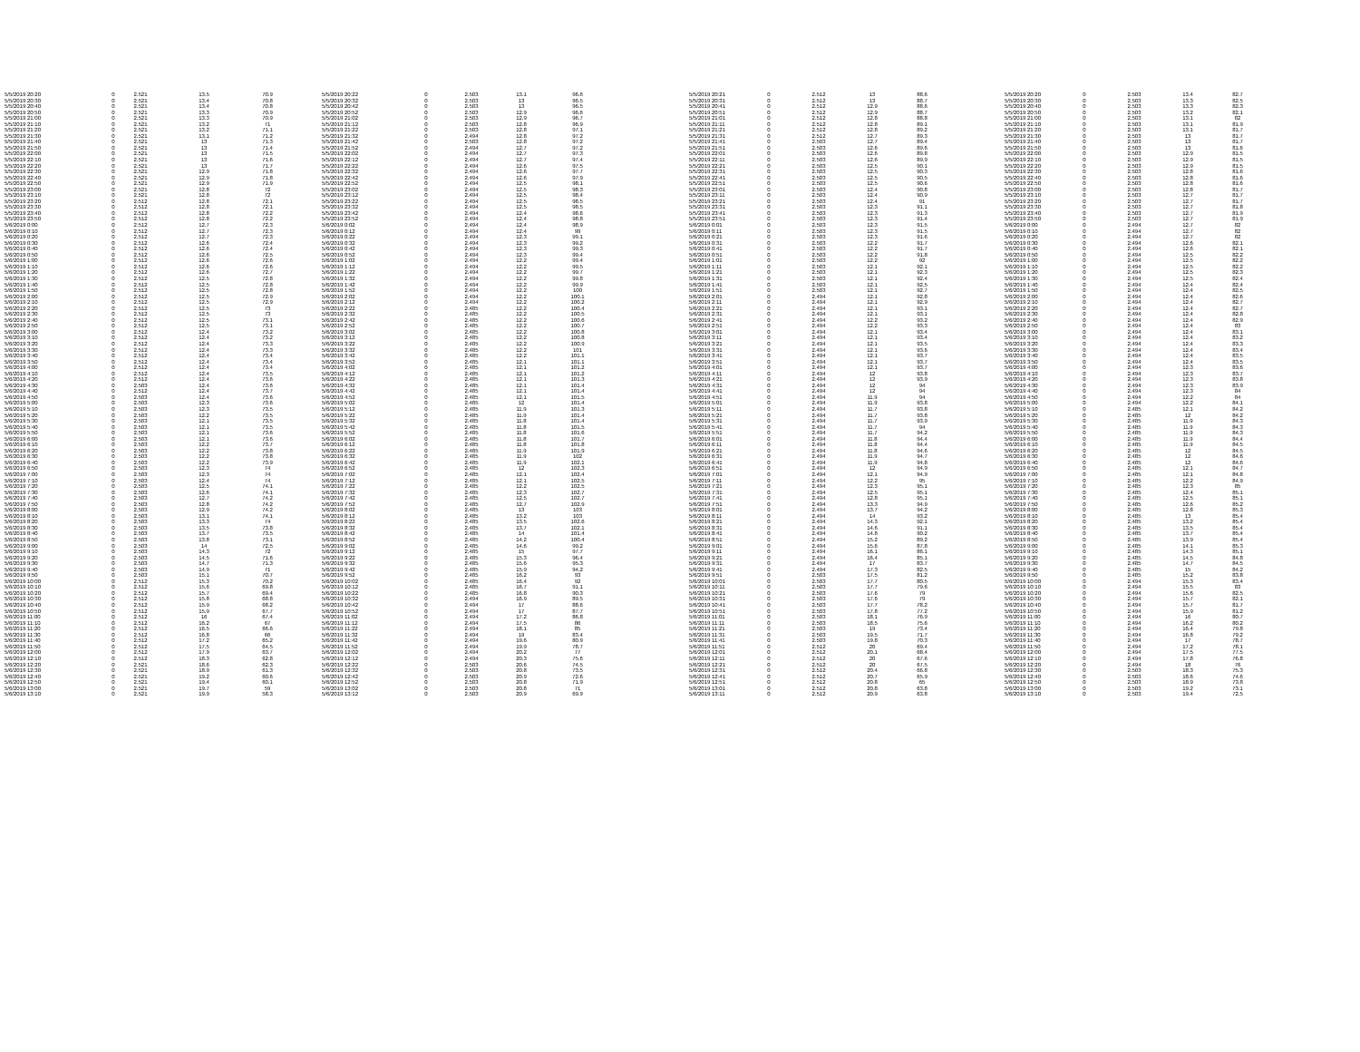| 5/5/2019 20:20 | 0 | 2.521 | 13.5 | 70.9 | 5/5/2019 20:22 | 0 | 2.503 | 13.1 | 96.6 | 5/5/2019 20:21 | 0 | 2.512 | 13 | 88.6 | 5/5/2019 20:20 | 0 | 2.503 | 13.4 | 82.7 |
| 5/5/2019 20:30 | 0 | 2.521 | 13.4 | 70.8 | 5/5/2019 20:32 | 0 | 2.503 | 13 | 96.5 | 5/5/2019 20:31 | 0 | 2.512 | 13 | 88.7 | 5/5/2019 20:30 | 0 | 2.503 | 13.3 | 82.5 |
| 5/5/2019 20:40 | 0 | 2.521 | 13.4 | 70.8 | 5/5/2019 20:42 | 0 | 2.503 | 13 | 96.5 | 5/5/2019 20:41 | 0 | 2.512 | 12.9 | 88.6 | 5/5/2019 20:40 | 0 | 2.503 | 13.3 | 82.3 |
| 5/5/2019 20:50 | 0 | 2.521 | 13.3 | 70.9 | 5/5/2019 20:52 | 0 | 2.503 | 12.9 | 96.6 | 5/5/2019 20:51 | 0 | 2.512 | 12.9 | 88.7 | 5/5/2019 20:50 | 0 | 2.503 | 13.2 | 82.1 |
| 5/5/2019 21:00 | 0 | 2.521 | 13.3 | 70.9 | 5/5/2019 21:02 | 0 | 2.503 | 12.9 | 96.7 | 5/5/2019 21:01 | 0 | 2.512 | 12.8 | 88.8 | 5/5/2019 21:00 | 0 | 2.503 | 13.1 | 82 |
| 5/5/2019 21:10 | 0 | 2.521 | 13.2 | 71 | 5/5/2019 21:12 | 0 | 2.503 | 12.8 | 96.9 | 5/5/2019 21:11 | 0 | 2.512 | 12.8 | 89.1 | 5/5/2019 21:10 | 0 | 2.503 | 13.1 | 81.9 |
| 5/5/2019 21:20 | 0 | 2.521 | 13.2 | 71.1 | 5/5/2019 21:22 | 0 | 2.503 | 12.8 | 97.1 | 5/5/2019 21:21 | 0 | 2.512 | 12.8 | 89.2 | 5/5/2019 21:20 | 0 | 2.503 | 13.1 | 81.7 |
| 5/5/2019 21:30 | 0 | 2.521 | 13.1 | 71.2 | 5/5/2019 21:32 | 0 | 2.494 | 12.8 | 97.2 | 5/5/2019 21:31 | 0 | 2.512 | 12.7 | 89.3 | 5/5/2019 21:30 | 0 | 2.503 | 13 | 81.7 |
| 5/5/2019 21:40 | 0 | 2.521 | 13 | 71.3 | 5/5/2019 21:42 | 0 | 2.503 | 12.8 | 97.2 | 5/5/2019 21:41 | 0 | 2.503 | 12.7 | 89.4 | 5/5/2019 21:40 | 0 | 2.503 | 13 | 81.7 |
| 5/5/2019 21:50 | 0 | 2.521 | 13 | 71.4 | 5/5/2019 21:52 | 0 | 2.494 | 12.7 | 97.2 | 5/5/2019 21:51 | 0 | 2.503 | 12.6 | 89.6 | 5/5/2019 21:50 | 0 | 2.503 | 13 | 81.6 |
| 5/5/2019 22:00 | 0 | 2.521 | 13 | 71.5 | 5/5/2019 22:02 | 0 | 2.494 | 12.7 | 97.3 | 5/5/2019 22:01 | 0 | 2.503 | 12.6 | 89.8 | 5/5/2019 22:00 | 0 | 2.503 | 12.9 | 81.5 |
| 5/5/2019 22:10 | 0 | 2.521 | 13 | 71.6 | 5/5/2019 22:12 | 0 | 2.494 | 12.7 | 97.4 | 5/5/2019 22:11 | 0 | 2.503 | 12.6 | 89.9 | 5/5/2019 22:10 | 0 | 2.503 | 12.9 | 81.5 |
| 5/5/2019 22:20 | 0 | 2.521 | 13 | 71.7 | 5/5/2019 22:22 | 0 | 2.494 | 12.6 | 97.5 | 5/5/2019 22:21 | 0 | 2.503 | 12.5 | 90.1 | 5/5/2019 22:20 | 0 | 2.503 | 12.9 | 81.5 |
| 5/5/2019 22:30 | 0 | 2.521 | 12.9 | 71.8 | 5/5/2019 22:32 | 0 | 2.494 | 12.6 | 97.7 | 5/5/2019 22:31 | 0 | 2.503 | 12.5 | 90.3 | 5/5/2019 22:30 | 0 | 2.503 | 12.8 | 81.6 |
| 5/5/2019 22:40 | 0 | 2.521 | 12.9 | 71.8 | 5/5/2019 22:42 | 0 | 2.494 | 12.6 | 97.9 | 5/5/2019 22:41 | 0 | 2.503 | 12.5 | 90.5 | 5/5/2019 22:40 | 0 | 2.503 | 12.8 | 81.6 |
| 5/5/2019 22:50 | 0 | 2.521 | 12.9 | 71.9 | 5/5/2019 22:52 | 0 | 2.494 | 12.5 | 98.1 | 5/5/2019 22:51 | 0 | 2.503 | 12.5 | 90.6 | 5/5/2019 22:50 | 0 | 2.503 | 12.8 | 81.6 |
| 5/5/2019 23:00 | 0 | 2.521 | 12.8 | 72 | 5/5/2019 23:02 | 0 | 2.494 | 12.5 | 98.3 | 5/5/2019 23:01 | 0 | 2.503 | 12.4 | 90.8 | 5/5/2019 23:00 | 0 | 2.503 | 12.8 | 81.7 |
| 5/5/2019 23:10 | 0 | 2.521 | 12.8 | 72 | 5/5/2019 23:12 | 0 | 2.494 | 12.5 | 98.4 | 5/5/2019 23:11 | 0 | 2.503 | 12.4 | 90.9 | 5/5/2019 23:10 | 0 | 2.503 | 12.7 | 81.7 |
| 5/5/2019 23:20 | 0 | 2.512 | 12.8 | 72.1 | 5/5/2019 23:22 | 0 | 2.494 | 12.5 | 98.5 | 5/5/2019 23:21 | 0 | 2.503 | 12.4 | 91 | 5/5/2019 23:20 | 0 | 2.503 | 12.7 | 81.7 |
| 5/5/2019 23:30 | 0 | 2.512 | 12.8 | 72.1 | 5/5/2019 23:32 | 0 | 2.494 | 12.5 | 98.5 | 5/5/2019 23:31 | 0 | 2.503 | 12.3 | 91.1 | 5/5/2019 23:30 | 0 | 2.503 | 12.7 | 81.8 |
| 5/5/2019 23:40 | 0 | 2.512 | 12.8 | 72.2 | 5/5/2019 23:42 | 0 | 2.494 | 12.4 | 98.6 | 5/5/2019 23:41 | 0 | 2.503 | 12.3 | 91.3 | 5/5/2019 23:40 | 0 | 2.503 | 12.7 | 81.9 |
| 5/5/2019 23:50 | 0 | 2.512 | 12.8 | 72.2 | 5/5/2019 23:52 | 0 | 2.494 | 12.4 | 98.8 | 5/5/2019 23:51 | 0 | 2.503 | 12.3 | 91.4 | 5/5/2019 23:50 | 0 | 2.503 | 12.7 | 81.9 |
| 5/6/2019 0:00 | 0 | 2.512 | 12.7 | 72.3 | 5/6/2019 0:02 | 0 | 2.494 | 12.4 | 98.9 | 5/6/2019 0:01 | 0 | 2.503 | 12.3 | 91.5 | 5/6/2019 0:00 | 0 | 2.494 | 12.7 | 82 |
| 5/6/2019 0:10 | 0 | 2.512 | 12.7 | 72.3 | 5/6/2019 0:12 | 0 | 2.494 | 12.4 | 99 | 5/6/2019 0:11 | 0 | 2.503 | 12.3 | 91.5 | 5/6/2019 0:10 | 0 | 2.494 | 12.7 | 82 |
| 5/6/2019 0:20 | 0 | 2.512 | 12.7 | 72.3 | 5/6/2019 0:22 | 0 | 2.494 | 12.3 | 99.1 | 5/6/2019 0:21 | 0 | 2.503 | 12.3 | 91.6 | 5/6/2019 0:20 | 0 | 2.494 | 12.7 | 82 |
| 5/6/2019 0:30 | 0 | 2.512 | 12.6 | 72.4 | 5/6/2019 0:32 | 0 | 2.494 | 12.3 | 99.2 | 5/6/2019 0:31 | 0 | 2.503 | 12.2 | 91.7 | 5/6/2019 0:30 | 0 | 2.494 | 12.6 | 82.1 |
| 5/6/2019 0:40 | 0 | 2.512 | 12.6 | 72.4 | 5/6/2019 0:42 | 0 | 2.494 | 12.3 | 99.3 | 5/6/2019 0:41 | 0 | 2.503 | 12.2 | 91.7 | 5/6/2019 0:40 | 0 | 2.494 | 12.6 | 82.1 |
| 5/6/2019 0:50 | 0 | 2.512 | 12.6 | 72.5 | 5/6/2019 0:52 | 0 | 2.494 | 12.3 | 99.4 | 5/6/2019 0:51 | 0 | 2.503 | 12.2 | 91.8 | 5/6/2019 0:50 | 0 | 2.494 | 12.5 | 82.2 |
| 5/6/2019 1:00 | 0 | 2.512 | 12.6 | 72.6 | 5/6/2019 1:02 | 0 | 2.494 | 12.2 | 99.4 | 5/6/2019 1:01 | 0 | 2.503 | 12.2 | 92 | 5/6/2019 1:00 | 0 | 2.494 | 12.5 | 82.2 |
| 5/6/2019 1:10 | 0 | 2.512 | 12.6 | 72.6 | 5/6/2019 1:12 | 0 | 2.494 | 12.2 | 99.5 | 5/6/2019 1:11 | 0 | 2.503 | 12.1 | 92.1 | 5/6/2019 1:10 | 0 | 2.494 | 12.5 | 82.2 |
| 5/6/2019 1:20 | 0 | 2.512 | 12.6 | 72.7 | 5/6/2019 1:22 | 0 | 2.494 | 12.2 | 99.7 | 5/6/2019 1:21 | 0 | 2.503 | 12.1 | 92.3 | 5/6/2019 1:20 | 0 | 2.494 | 12.5 | 82.3 |
| 5/6/2019 1:30 | 0 | 2.512 | 12.5 | 72.8 | 5/6/2019 1:32 | 0 | 2.494 | 12.2 | 99.8 | 5/6/2019 1:31 | 0 | 2.503 | 12.1 | 92.4 | 5/6/2019 1:30 | 0 | 2.494 | 12.5 | 82.4 |
| 5/6/2019 1:40 | 0 | 2.512 | 12.5 | 72.8 | 5/6/2019 1:42 | 0 | 2.494 | 12.2 | 99.9 | 5/6/2019 1:41 | 0 | 2.503 | 12.1 | 92.5 | 5/6/2019 1:40 | 0 | 2.494 | 12.4 | 82.4 |
| 5/6/2019 1:50 | 0 | 2.512 | 12.5 | 72.8 | 5/6/2019 1:52 | 0 | 2.494 | 12.2 | 100 | 5/6/2019 1:51 | 0 | 2.503 | 12.1 | 92.7 | 5/6/2019 1:50 | 0 | 2.494 | 12.4 | 82.5 |
| 5/6/2019 2:00 | 0 | 2.512 | 12.5 | 72.9 | 5/6/2019 2:02 | 0 | 2.494 | 12.2 | 100.1 | 5/6/2019 2:01 | 0 | 2.494 | 12.1 | 92.8 | 5/6/2019 2:00 | 0 | 2.494 | 12.4 | 82.6 |
| 5/6/2019 2:10 | 0 | 2.512 | 12.5 | 72.9 | 5/6/2019 2:12 | 0 | 2.494 | 12.2 | 100.2 | 5/6/2019 2:11 | 0 | 2.494 | 12.1 | 92.9 | 5/6/2019 2:10 | 0 | 2.494 | 12.4 | 82.7 |
| 5/6/2019 2:20 | 0 | 2.512 | 12.5 | 73 | 5/6/2019 2:22 | 0 | 2.485 | 12.2 | 100.4 | 5/6/2019 2:21 | 0 | 2.494 | 12.1 | 93.1 | 5/6/2019 2:20 | 0 | 2.494 | 12.4 | 82.7 |
| 5/6/2019 2:30 | 0 | 2.512 | 12.5 | 73 | 5/6/2019 2:32 | 0 | 2.485 | 12.2 | 100.5 | 5/6/2019 2:31 | 0 | 2.494 | 12.1 | 93.1 | 5/6/2019 2:30 | 0 | 2.494 | 12.4 | 82.8 |
| 5/6/2019 2:40 | 0 | 2.512 | 12.5 | 73.1 | 5/6/2019 2:42 | 0 | 2.485 | 12.2 | 100.6 | 5/6/2019 2:41 | 0 | 2.494 | 12.2 | 93.2 | 5/6/2019 2:40 | 0 | 2.494 | 12.4 | 82.9 |
| 5/6/2019 2:50 | 0 | 2.512 | 12.5 | 73.1 | 5/6/2019 2:52 | 0 | 2.485 | 12.2 | 100.7 | 5/6/2019 2:51 | 0 | 2.494 | 12.2 | 93.3 | 5/6/2019 2:50 | 0 | 2.494 | 12.4 | 83 |
| 5/6/2019 3:00 | 0 | 2.512 | 12.4 | 73.2 | 5/6/2019 3:02 | 0 | 2.485 | 12.2 | 100.8 | 5/6/2019 3:01 | 0 | 2.494 | 12.1 | 93.4 | 5/6/2019 3:00 | 0 | 2.494 | 12.4 | 83.1 |
| 5/6/2019 3:10 | 0 | 2.512 | 12.4 | 73.2 | 5/6/2019 3:12 | 0 | 2.485 | 12.2 | 100.8 | 5/6/2019 3:11 | 0 | 2.494 | 12.1 | 93.4 | 5/6/2019 3:10 | 0 | 2.494 | 12.4 | 83.2 |
| 5/6/2019 3:20 | 0 | 2.512 | 12.4 | 73.3 | 5/6/2019 3:22 | 0 | 2.485 | 12.2 | 100.9 | 5/6/2019 3:21 | 0 | 2.494 | 12.1 | 93.5 | 5/6/2019 3:20 | 0 | 2.494 | 12.4 | 83.3 |
| 5/6/2019 3:30 | 0 | 2.512 | 12.4 | 73.3 | 5/6/2019 3:32 | 0 | 2.485 | 12.2 | 101 | 5/6/2019 3:31 | 0 | 2.494 | 12.1 | 93.6 | 5/6/2019 3:30 | 0 | 2.494 | 12.4 | 83.4 |
| 5/6/2019 3:40 | 0 | 2.512 | 12.4 | 73.4 | 5/6/2019 3:42 | 0 | 2.485 | 12.2 | 101.1 | 5/6/2019 3:41 | 0 | 2.494 | 12.1 | 93.7 | 5/6/2019 3:40 | 0 | 2.494 | 12.4 | 83.5 |
| 5/6/2019 3:50 | 0 | 2.512 | 12.4 | 73.4 | 5/6/2019 3:52 | 0 | 2.485 | 12.1 | 101.1 | 5/6/2019 3:51 | 0 | 2.494 | 12.1 | 93.7 | 5/6/2019 3:50 | 0 | 2.494 | 12.4 | 83.5 |
| 5/6/2019 4:00 | 0 | 2.512 | 12.4 | 73.4 | 5/6/2019 4:02 | 0 | 2.485 | 12.1 | 101.2 | 5/6/2019 4:01 | 0 | 2.494 | 12.1 | 93.7 | 5/6/2019 4:00 | 0 | 2.494 | 12.3 | 83.6 |
| 5/6/2019 4:10 | 0 | 2.512 | 12.4 | 73.5 | 5/6/2019 4:12 | 0 | 2.485 | 12.1 | 101.2 | 5/6/2019 4:11 | 0 | 2.494 | 12 | 93.8 | 5/6/2019 4:10 | 0 | 2.494 | 12.3 | 83.7 |
| 5/6/2019 4:20 | 0 | 2.512 | 12.4 | 73.6 | 5/6/2019 4:22 | 0 | 2.485 | 12.1 | 101.3 | 5/6/2019 4:21 | 0 | 2.494 | 12 | 93.9 | 5/6/2019 4:20 | 0 | 2.494 | 12.3 | 83.8 |
| 5/6/2019 4:30 | 0 | 2.503 | 12.4 | 73.6 | 5/6/2019 4:32 | 0 | 2.485 | 12.1 | 101.4 | 5/6/2019 4:31 | 0 | 2.494 | 12 | 94 | 5/6/2019 4:30 | 0 | 2.494 | 12.3 | 83.9 |
| 5/6/2019 4:40 | 0 | 2.512 | 12.4 | 73.7 | 5/6/2019 4:42 | 0 | 2.485 | 12.1 | 101.4 | 5/6/2019 4:41 | 0 | 2.494 | 12 | 94 | 5/6/2019 4:40 | 0 | 2.494 | 12.3 | 84 |
| 5/6/2019 4:50 | 0 | 2.503 | 12.4 | 73.6 | 5/6/2019 4:52 | 0 | 2.485 | 12.1 | 101.5 | 5/6/2019 4:51 | 0 | 2.494 | 11.9 | 94 | 5/6/2019 4:50 | 0 | 2.494 | 12.2 | 84 |
| 5/6/2019 5:00 | 0 | 2.503 | 12.3 | 73.6 | 5/6/2019 5:02 | 0 | 2.485 | 12 | 101.4 | 5/6/2019 5:01 | 0 | 2.494 | 11.9 | 93.8 | 5/6/2019 5:00 | 0 | 2.494 | 12.2 | 84.1 |
| 5/6/2019 5:10 | 0 | 2.503 | 12.3 | 73.5 | 5/6/2019 5:12 | 0 | 2.485 | 11.9 | 101.3 | 5/6/2019 5:11 | 0 | 2.494 | 11.7 | 93.8 | 5/6/2019 5:10 | 0 | 2.485 | 12.1 | 84.2 |
| 5/6/2019 5:20 | 0 | 2.503 | 12.2 | 73.5 | 5/6/2019 5:22 | 0 | 2.485 | 11.9 | 101.4 | 5/6/2019 5:21 | 0 | 2.494 | 11.7 | 93.8 | 5/6/2019 5:20 | 0 | 2.485 | 12 | 84.2 |
| 5/6/2019 5:30 | 0 | 2.503 | 12.1 | 73.5 | 5/6/2019 5:32 | 0 | 2.485 | 11.8 | 101.4 | 5/6/2019 5:31 | 0 | 2.494 | 11.7 | 93.9 | 5/6/2019 5:30 | 0 | 2.485 | 11.9 | 84.3 |
| 5/6/2019 5:40 | 0 | 2.503 | 12.1 | 73.5 | 5/6/2019 5:42 | 0 | 2.485 | 11.8 | 101.5 | 5/6/2019 5:41 | 0 | 2.494 | 11.7 | 94 | 5/6/2019 5:40 | 0 | 2.485 | 11.9 | 84.3 |
| 5/6/2019 5:50 | 0 | 2.503 | 12.1 | 73.6 | 5/6/2019 5:52 | 0 | 2.485 | 11.8 | 101.6 | 5/6/2019 5:51 | 0 | 2.494 | 11.7 | 94.2 | 5/6/2019 5:50 | 0 | 2.485 | 11.9 | 84.3 |
| 5/6/2019 6:00 | 0 | 2.503 | 12.1 | 73.6 | 5/6/2019 6:02 | 0 | 2.485 | 11.8 | 101.7 | 5/6/2019 6:01 | 0 | 2.494 | 11.8 | 94.4 | 5/6/2019 6:00 | 0 | 2.485 | 11.9 | 84.4 |
| 5/6/2019 6:10 | 0 | 2.503 | 12.2 | 73.7 | 5/6/2019 6:12 | 0 | 2.485 | 11.8 | 101.8 | 5/6/2019 6:11 | 0 | 2.494 | 11.8 | 94.4 | 5/6/2019 6:10 | 0 | 2.485 | 11.9 | 84.5 |
| 5/6/2019 6:20 | 0 | 2.503 | 12.2 | 73.8 | 5/6/2019 6:22 | 0 | 2.485 | 11.9 | 101.9 | 5/6/2019 6:21 | 0 | 2.494 | 11.8 | 94.6 | 5/6/2019 6:20 | 0 | 2.485 | 12 | 84.5 |
| 5/6/2019 6:30 | 0 | 2.503 | 12.2 | 73.8 | 5/6/2019 6:32 | 0 | 2.485 | 11.9 | 102 | 5/6/2019 6:31 | 0 | 2.494 | 11.9 | 94.7 | 5/6/2019 6:30 | 0 | 2.485 | 12 | 84.6 |
| 5/6/2019 6:40 | 0 | 2.503 | 12.2 | 73.9 | 5/6/2019 6:42 | 0 | 2.485 | 11.9 | 102.1 | 5/6/2019 6:41 | 0 | 2.494 | 11.9 | 94.8 | 5/6/2019 6:40 | 0 | 2.485 | 12 | 84.6 |
| 5/6/2019 6:50 | 0 | 2.503 | 12.3 | 74 | 5/6/2019 6:52 | 0 | 2.485 | 12 | 102.3 | 5/6/2019 6:51 | 0 | 2.494 | 12 | 94.9 | 5/6/2019 6:50 | 0 | 2.485 | 12.1 | 84.7 |
| 5/6/2019 7:00 | 0 | 2.503 | 12.3 | 74 | 5/6/2019 7:02 | 0 | 2.485 | 12.1 | 102.4 | 5/6/2019 7:01 | 0 | 2.494 | 12.1 | 94.9 | 5/6/2019 7:00 | 0 | 2.485 | 12.1 | 84.8 |
| 5/6/2019 7:10 | 0 | 2.503 | 12.4 | 74 | 5/6/2019 7:12 | 0 | 2.485 | 12.1 | 102.5 | 5/6/2019 7:11 | 0 | 2.494 | 12.2 | 95 | 5/6/2019 7:10 | 0 | 2.485 | 12.2 | 84.9 |
| 5/6/2019 7:20 | 0 | 2.503 | 12.5 | 74.1 | 5/6/2019 7:22 | 0 | 2.485 | 12.2 | 102.5 | 5/6/2019 7:21 | 0 | 2.494 | 12.3 | 95.1 | 5/6/2019 7:20 | 0 | 2.485 | 12.3 | 85 |
| 5/6/2019 7:30 | 0 | 2.503 | 12.6 | 74.1 | 5/6/2019 7:32 | 0 | 2.485 | 12.3 | 102.7 | 5/6/2019 7:31 | 0 | 2.494 | 12.5 | 95.1 | 5/6/2019 7:30 | 0 | 2.485 | 12.4 | 85.1 |
| 5/6/2019 7:40 | 0 | 2.503 | 12.7 | 74.2 | 5/6/2019 7:42 | 0 | 2.485 | 12.5 | 102.7 | 5/6/2019 7:41 | 0 | 2.494 | 12.8 | 95.1 | 5/6/2019 7:40 | 0 | 2.485 | 12.5 | 85.1 |
| 5/6/2019 7:50 | 0 | 2.503 | 12.8 | 74.2 | 5/6/2019 7:52 | 0 | 2.485 | 12.7 | 102.9 | 5/6/2019 7:51 | 0 | 2.494 | 13.3 | 94.9 | 5/6/2019 7:50 | 0 | 2.485 | 12.6 | 85.2 |
| 5/6/2019 8:00 | 0 | 2.503 | 12.9 | 74.2 | 5/6/2019 8:02 | 0 | 2.485 | 13 | 103 | 5/6/2019 8:01 | 0 | 2.494 | 13.7 | 94.2 | 5/6/2019 8:00 | 0 | 2.485 | 12.8 | 85.3 |
| 5/6/2019 8:10 | 0 | 2.503 | 13.1 | 74.1 | 5/6/2019 8:12 | 0 | 2.485 | 13.2 | 103 | 5/6/2019 8:11 | 0 | 2.494 | 14 | 93.2 | 5/6/2019 8:10 | 0 | 2.485 | 13 | 85.4 |
| 5/6/2019 8:20 | 0 | 2.503 | 13.3 | 74 | 5/6/2019 8:22 | 0 | 2.485 | 13.5 | 102.6 | 5/6/2019 8:21 | 0 | 2.494 | 14.3 | 92.1 | 5/6/2019 8:20 | 0 | 2.485 | 13.2 | 85.4 |
| 5/6/2019 8:30 | 0 | 2.503 | 13.5 | 73.8 | 5/6/2019 8:32 | 0 | 2.485 | 13.7 | 102.1 | 5/6/2019 8:31 | 0 | 2.494 | 14.6 | 91.1 | 5/6/2019 8:30 | 0 | 2.485 | 13.5 | 85.4 |
| 5/6/2019 8:40 | 0 | 2.503 | 13.7 | 73.5 | 5/6/2019 8:42 | 0 | 2.485 | 14 | 101.4 | 5/6/2019 8:41 | 0 | 2.494 | 14.8 | 90.2 | 5/6/2019 8:40 | 0 | 2.485 | 13.7 | 85.4 |
| 5/6/2019 8:50 | 0 | 2.503 | 13.8 | 73.1 | 5/6/2019 8:52 | 0 | 2.485 | 14.2 | 100.4 | 5/6/2019 8:51 | 0 | 2.494 | 15.2 | 89.2 | 5/6/2019 8:50 | 0 | 2.485 | 13.9 | 85.4 |
| 5/6/2019 9:00 | 0 | 2.503 | 14 | 72.5 | 5/6/2019 9:02 | 0 | 2.485 | 14.6 | 99.2 | 5/6/2019 9:01 | 0 | 2.494 | 15.6 | 87.8 | 5/6/2019 9:00 | 0 | 2.485 | 14.1 | 85.3 |
| 5/6/2019 9:10 | 0 | 2.503 | 14.3 | 72 | 5/6/2019 9:12 | 0 | 2.485 | 15 | 97.7 | 5/6/2019 9:11 | 0 | 2.494 | 16.1 | 86.1 | 5/6/2019 9:10 | 0 | 2.485 | 14.3 | 85.1 |
| 5/6/2019 9:20 | 0 | 2.503 | 14.5 | 71.6 | 5/6/2019 9:22 | 0 | 2.485 | 15.3 | 96.4 | 5/6/2019 9:21 | 0 | 2.494 | 16.4 | 85.1 | 5/6/2019 9:20 | 0 | 2.485 | 14.5 | 84.8 |
| 5/6/2019 9:30 | 0 | 2.503 | 14.7 | 71.3 | 5/6/2019 9:32 | 0 | 2.485 | 15.6 | 95.3 | 5/6/2019 9:31 | 0 | 2.494 | 17 | 83.7 | 5/6/2019 9:30 | 0 | 2.485 | 14.7 | 84.5 |
| 5/6/2019 9:40 | 0 | 2.503 | 14.9 | 71 | 5/6/2019 9:42 | 0 | 2.485 | 15.9 | 94.2 | 5/6/2019 9:41 | 0 | 2.494 | 17.3 | 82.5 | 5/6/2019 9:40 | 0 | 2.485 | 15 | 84.2 |
| 5/6/2019 9:50 | 0 | 2.503 | 15.1 | 70.7 | 5/6/2019 9:52 | 0 | 2.485 | 16.2 | 93 | 5/6/2019 9:51 | 0 | 2.503 | 17.5 | 81.2 | 5/6/2019 9:50 | 0 | 2.485 | 15.2 | 83.8 |
| 5/6/2019 10:00 | 0 | 2.512 | 15.3 | 70.2 | 5/6/2019 10:02 | 0 | 2.485 | 16.4 | 92 | 5/6/2019 10:01 | 0 | 2.503 | 17.7 | 80.5 | 5/6/2019 10:00 | 0 | 2.494 | 15.3 | 83.4 |
| 5/6/2019 10:10 | 0 | 2.512 | 15.6 | 69.8 | 5/6/2019 10:12 | 0 | 2.485 | 16.7 | 91.1 | 5/6/2019 10:11 | 0 | 2.503 | 17.7 | 79.6 | 5/6/2019 10:10 | 0 | 2.494 | 15.5 | 83 |
| 5/6/2019 10:20 | 0 | 2.512 | 15.7 | 69.4 | 5/6/2019 10:22 | 0 | 2.485 | 16.8 | 90.3 | 5/6/2019 10:21 | 0 | 2.503 | 17.6 | 79 | 5/6/2019 10:20 | 0 | 2.494 | 15.6 | 82.5 |
| 5/6/2019 10:30 | 0 | 2.512 | 15.8 | 68.8 | 5/6/2019 10:32 | 0 | 2.494 | 16.9 | 89.5 | 5/6/2019 10:31 | 0 | 2.503 | 17.6 | 79 | 5/6/2019 10:30 | 0 | 2.494 | 15.7 | 82.1 |
| 5/6/2019 10:40 | 0 | 2.512 | 15.9 | 68.2 | 5/6/2019 10:42 | 0 | 2.494 | 17 | 88.6 | 5/6/2019 10:41 | 0 | 2.503 | 17.7 | 78.2 | 5/6/2019 10:40 | 0 | 2.494 | 15.7 | 81.7 |
| 5/6/2019 10:50 | 0 | 2.512 | 15.9 | 67.7 | 5/6/2019 10:52 | 0 | 2.494 | 17 | 87.7 | 5/6/2019 10:51 | 0 | 2.503 | 17.8 | 77.2 | 5/6/2019 10:50 | 0 | 2.494 | 15.9 | 81.2 |
| 5/6/2019 11:00 | 0 | 2.512 | 16 | 67.4 | 5/6/2019 11:02 | 0 | 2.494 | 17.2 | 86.8 | 5/6/2019 11:01 | 0 | 2.503 | 18.1 | 76.9 | 5/6/2019 11:00 | 0 | 2.494 | 16 | 80.7 |
| 5/6/2019 11:10 | 0 | 2.512 | 16.2 | 67 | 5/6/2019 11:12 | 0 | 2.494 | 17.5 | 86 | 5/6/2019 11:11 | 0 | 2.503 | 18.5 | 75.6 | 5/6/2019 11:10 | 0 | 2.494 | 16.2 | 80.2 |
| 5/6/2019 11:20 | 0 | 2.512 | 16.5 | 66.6 | 5/6/2019 11:22 | 0 | 2.494 | 18.1 | 85 | 5/6/2019 11:21 | 0 | 2.503 | 19 | 73.4 | 5/6/2019 11:20 | 0 | 2.494 | 16.4 | 79.8 |
| 5/6/2019 11:30 | 0 | 2.512 | 16.8 | 66 | 5/6/2019 11:32 | 0 | 2.494 | 19 | 83.4 | 5/6/2019 11:31 | 0 | 2.503 | 19.5 | 71.7 | 5/6/2019 11:30 | 0 | 2.494 | 16.8 | 79.2 |
| 5/6/2019 11:40 | 0 | 2.512 | 17.2 | 65.2 | 5/6/2019 11:42 | 0 | 2.494 | 19.6 | 80.9 | 5/6/2019 11:41 | 0 | 2.503 | 19.8 | 70.3 | 5/6/2019 11:40 | 0 | 2.494 | 17 | 78.7 |
| 5/6/2019 11:50 | 0 | 2.512 | 17.5 | 64.5 | 5/6/2019 11:52 | 0 | 2.494 | 19.9 | 78.7 | 5/6/2019 11:51 | 0 | 2.512 | 20 | 69.4 | 5/6/2019 11:50 | 0 | 2.494 | 17.2 | 78.1 |
| 5/6/2019 12:00 | 0 | 2.512 | 17.9 | 63.7 | 5/6/2019 12:02 | 0 | 2.494 | 20.2 | 77 | 5/6/2019 12:01 | 0 | 2.512 | 20.1 | 68.4 | 5/6/2019 12:00 | 0 | 2.494 | 17.5 | 77.5 |
| 5/6/2019 12:10 | 0 | 2.512 | 18.3 | 62.8 | 5/6/2019 12:12 | 0 | 2.494 | 20.3 | 75.6 | 5/6/2019 12:11 | 0 | 2.512 | 20 | 67.6 | 5/6/2019 12:10 | 0 | 2.494 | 17.8 | 76.8 |
| 5/6/2019 12:20 | 0 | 2.521 | 18.6 | 62.3 | 5/6/2019 12:22 | 0 | 2.503 | 20.6 | 74.5 | 5/6/2019 12:21 | 0 | 2.512 | 20 | 67.5 | 5/6/2019 12:20 | 0 | 2.494 | 18 | 76 |
| 5/6/2019 12:30 | 0 | 2.521 | 18.9 | 61.3 | 5/6/2019 12:32 | 0 | 2.503 | 20.8 | 73.5 | 5/6/2019 12:31 | 0 | 2.512 | 20.4 | 66.8 | 5/6/2019 12:30 | 0 | 2.503 | 18.3 | 75.3 |
| 5/6/2019 12:40 | 0 | 2.521 | 19.2 | 60.6 | 5/6/2019 12:42 | 0 | 2.503 | 20.9 | 72.6 | 5/6/2019 12:41 | 0 | 2.512 | 20.7 | 65.9 | 5/6/2019 12:40 | 0 | 2.503 | 18.6 | 74.6 |
| 5/6/2019 12:50 | 0 | 2.521 | 19.4 | 60.1 | 5/6/2019 12:52 | 0 | 2.503 | 20.8 | 71.9 | 5/6/2019 12:51 | 0 | 2.512 | 20.8 | 65 | 5/6/2019 12:50 | 0 | 2.503 | 18.9 | 73.8 |
| 5/6/2019 13:00 | 0 | 2.521 | 19.7 | 59 | 5/6/2019 13:02 | 0 | 2.503 | 20.8 | 71 | 5/6/2019 13:01 | 0 | 2.512 | 20.8 | 63.8 | 5/6/2019 13:00 | 0 | 2.503 | 19.2 | 73.1 |
| 5/6/2019 13:10 | 0 | 2.521 | 19.9 | 58.3 | 5/6/2019 13:12 | 0 | 2.503 | 20.9 | 69.9 | 5/6/2019 13:11 | 0 | 2.512 | 20.9 | 63.8 | 5/6/2019 13:10 | 0 | 2.503 | 19.4 | 72.5 |